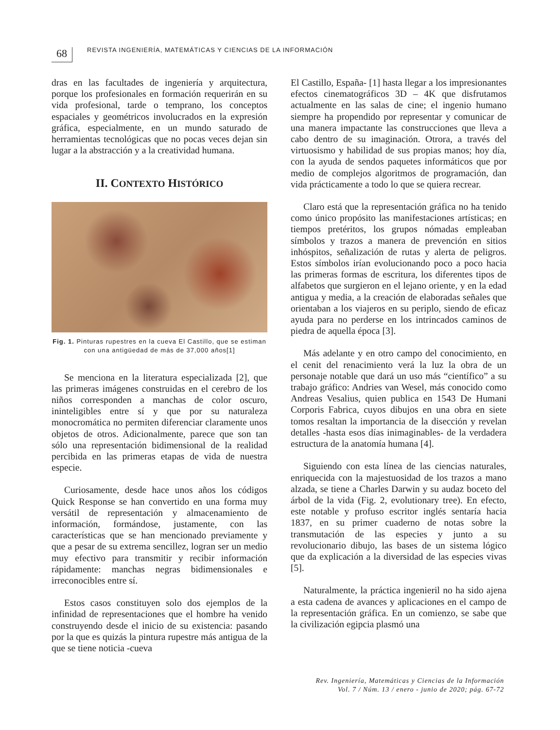68
REVISTA INGENIERÍA, MATEMÁTICAS Y CIENCIAS DE LA INFORMACIÓN
dras en las facultades de ingeniería y arquitectura, porque los profesionales en formación requerirán en su vida profesional, tarde o temprano, los conceptos espaciales y geométricos involucrados en la expresión gráfica, especialmente, en un mundo saturado de herramientas tecnológicas que no pocas veces dejan sin lugar a la abstracción y a la creatividad humana.
II. CONTEXTO HISTÓRICO
Fig. 1. Pinturas rupestres en la cueva El Castillo, que se estiman con una antigüedad de más de 37,000 años[1]
Se menciona en la literatura especializada [2], que las primeras imágenes construidas en el cerebro de los niños corresponden a manchas de color oscuro, ininteligibles entre sí y que por su naturaleza monocromática no permiten diferenciar claramente unos objetos de otros. Adicionalmente, parece que son tan sólo una representación bidimensional de la realidad percibida en las primeras etapas de vida de nuestra especie.
Curiosamente, desde hace unos años los códigos Quick Response se han convertido en una forma muy versátil de representación y almacenamiento de información, formándose, justamente, con las características que se han mencionado previamente y que a pesar de su extrema sencillez, logran ser un medio muy efectivo para transmitir y recibir información rápidamente: manchas negras bidimensionales e irreconocibles entre sí.
Estos casos constituyen solo dos ejemplos de la infinidad de representaciones que el hombre ha venido construyendo desde el inicio de su existencia: pasando por la que es quizás la pintura rupestre más antigua de la que se tiene noticia -cueva
El Castillo, España- [1] hasta llegar a los impresionantes efectos cinematográficos 3D – 4K que disfrutamos actualmente en las salas de cine; el ingenio humano siempre ha propendido por representar y comunicar de una manera impactante las construcciones que lleva a cabo dentro de su imaginación. Otrora, a través del virtuosismo y habilidad de sus propias manos; hoy día, con la ayuda de sendos paquetes informáticos que por medio de complejos algoritmos de programación, dan vida prácticamente a todo lo que se quiera recrear.
Claro está que la representación gráfica no ha tenido como único propósito las manifestaciones artísticas; en tiempos pretéritos, los grupos nómadas empleaban símbolos y trazos a manera de prevención en sitios inhóspitos, señalización de rutas y alerta de peligros. Estos símbolos irían evolucionando poco a poco hacia las primeras formas de escritura, los diferentes tipos de alfabetos que surgieron en el lejano oriente, y en la edad antigua y media, a la creación de elaboradas señales que orientaban a los viajeros en su periplo, siendo de eficaz ayuda para no perderse en los intrincados caminos de piedra de aquella época [3].
Más adelante y en otro campo del conocimiento, en el cenit del renacimiento verá la luz la obra de un personaje notable que dará un uso más “científico” a su trabajo gráfico: Andries van Wesel, más conocido como Andreas Vesalius, quien publica en 1543 De Humani Corporis Fabrica, cuyos dibujos en una obra en siete tomos resaltan la importancia de la disección y revelan detalles -hasta esos días inimaginables- de la verdadera estructura de la anatomía humana [4].
Siguiendo con esta línea de las ciencias naturales, enriquecida con la majestuosidad de los trazos a mano alzada, se tiene a Charles Darwin y su audaz boceto del árbol de la vida (Fig. 2, evolutionary tree). En efecto, este notable y profuso escritor inglés sentaría hacia 1837, en su primer cuaderno de notas sobre la transmutación de las especies y junto a su revolucionario dibujo, las bases de un sistema lógico que da explicación a la diversidad de las especies vivas [5].
Naturalmente, la práctica ingenieril no ha sido ajena a esta cadena de avances y aplicaciones en el campo de la representación gráfica. En un comienzo, se sabe que la civilización egipcia plasmó una
Rev. Ingeniería, Matemáticas y Ciencias de la Información
Vol. 7 / Núm. 13 / enero - junio de 2020; pág. 67-72